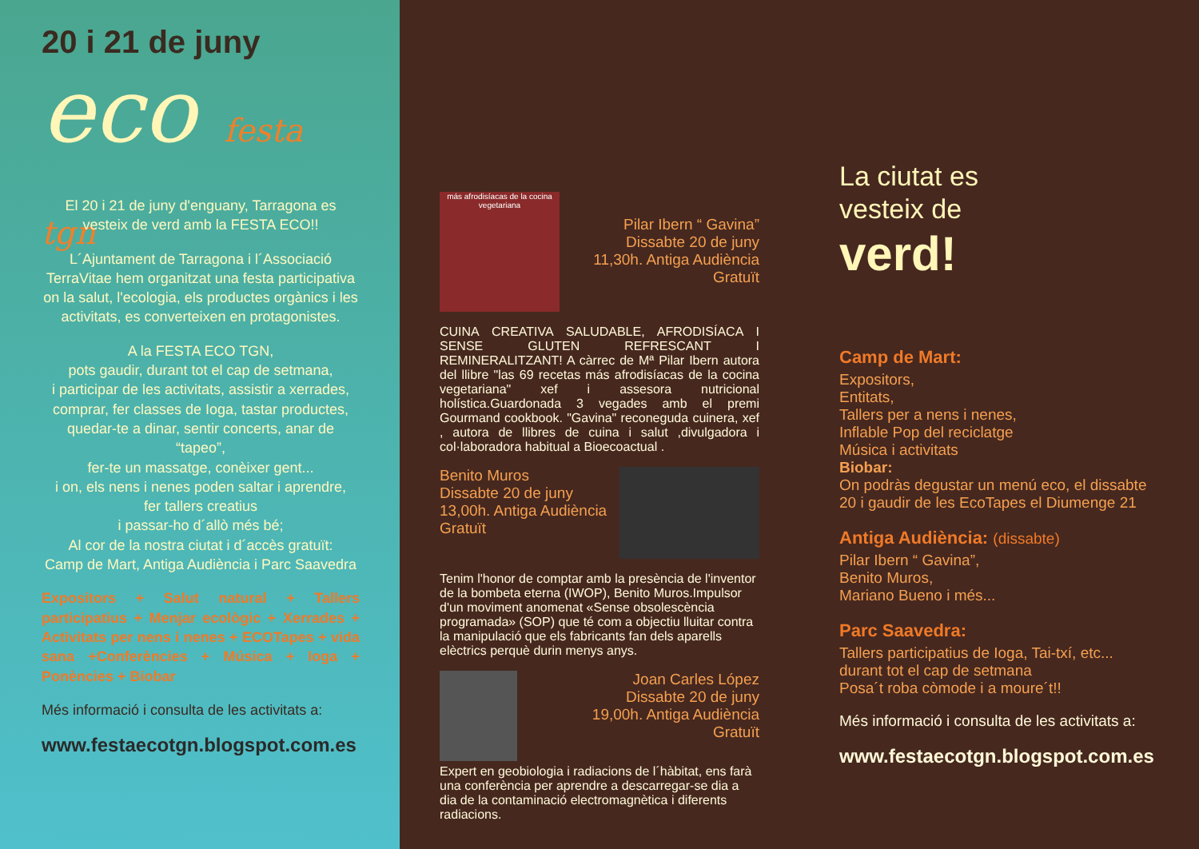20 i 21 de juny
eco festa tgn
El 20 i 21 de juny d'enguany, Tarragona es vesteix de verd amb la FESTA ECO!!
L´Ajuntament de Tarragona i l´Associació TerraVitae hem organitzat una festa participativa on la salut, l'ecologia, els productes orgànics i les activitats, es converteixen en protagonistes.
A la FESTA ECO TGN,
pots gaudir, durant tot el cap de setmana,
i participar de les activitats, assistir a xerrades,
comprar, fer classes de Ioga, tastar productes,
quedar-te a dinar, sentir concerts, anar de “tapeo”,
fer-te un massatge, conèixer gent...
i on, els nens i nenes poden saltar i aprendre,
fer tallers creatius
i passar-ho d´allò més bé;
Al cor de la nostra ciutat i d´accès gratuït:
Camp de Mart, Antiga Audiència i Parc Saavedra
Expositors + Salut natural + Tallers participatius + Menjar ecològic + Xerrades + Activitats per nens i nenes + ECOTapes + vida sana +Conferències + Música + Ioga + Ponències + Biobar
Més informació i consulta de les activitats a:
www.festaecotgn.blogspot.com.es
más afrodisíacas de la cocina
vegetariana
Pilar Ibern “ Gavina”
Dissabte 20 de juny
11,30h. Antiga Audiència
Gratuït
CUINA CREATIVA SALUDABLE, AFRODISÍACA I SENSE GLUTEN REFRESCANT I REMINERALITZANT! A càrrec de Mª Pilar Ibern autora del llibre "las 69 recetas más afrodisíacas de la cocina vegetariana" xef i assesora nutricional holística.Guardonada 3 vegades amb el premi Gourmand cookbook. "Gavina" reconeguda cuinera, xef , autora de llibres de cuina i salut ,divulgadora i col·laboradora habitual a Bioecoactual .
Benito Muros
Dissabte 20 de juny
13,00h. Antiga Audiència
Gratuït
Tenim l'honor de comptar amb la presència de l'inventor de la bombeta eterna (IWOP), Benito Muros.Impulsor d'un moviment anomenat «Sense obsolescència programada» (SOP) que té com a objectiu lluitar contra la manipulació que els fabricants fan dels aparells elèctrics perquè durin menys anys.
Joan Carles López
Dissabte 20 de juny
19,00h. Antiga Audiència
Gratuït
Expert en geobiologia i radiacions de l´hàbitat, ens farà una conferència per aprendre a descarregar-se dia a dia de la contaminació electromagnètica i diferents radiacions.
La ciutat es
vesteix de
verd!
Camp de Mart:
Expositors,
Entitats,
Tallers per a nens i nenes,
Inflable Pop del reciclatge
Música i activitats
Biobar:
On podràs degustar un menú eco, el dissabte 20 i gaudir de les EcoTapes el Diumenge 21
Antiga Audiència: (dissabte)
Pilar Ibern “ Gavina”,
Benito Muros,
Mariano Bueno i més...
Parc Saavedra:
Tallers participatius de Ioga, Tai-txí, etc...
durant tot el cap de setmana
Posa´t roba còmode i a moure´t!!
Més informació i consulta de les activitats a:
www.festaecotgn.blogspot.com.es